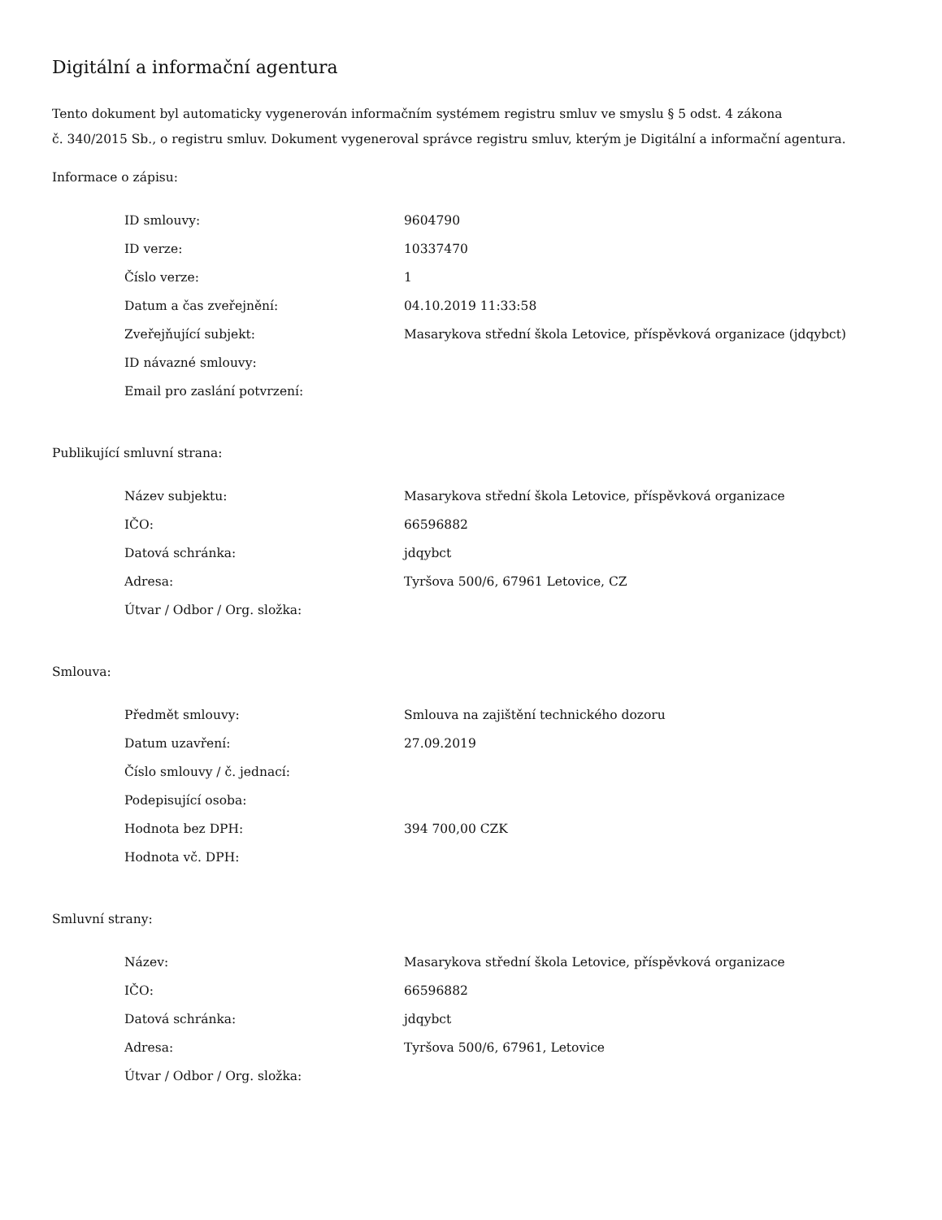Digitální a informační agentura
Tento dokument byl automaticky vygenerován informačním systémem registru smluv ve smyslu § 5 odst. 4 zákona
č. 340/2015 Sb., o registru smluv. Dokument vygeneroval správce registru smluv, kterým je Digitální a informační agentura.
Informace o zápisu:
| ID smlouvy: | 9604790 |
| ID verze: | 10337470 |
| Číslo verze: | 1 |
| Datum a čas zveřejnění: | 04.10.2019 11:33:58 |
| Zveřejňující subjekt: | Masarykova střední škola Letovice, příspěvková organizace (jdqybct) |
| ID návazné smlouvy: | |
| Email pro zaslání potvrzení: | |
Publikující smluvní strana:
| Název subjektu: | Masarykova střední škola Letovice, příspěvková organizace |
| IČO: | 66596882 |
| Datová schránka: | jdqybct |
| Adresa: | Tyršova 500/6, 67961 Letovice, CZ |
| Útvar / Odbor / Org. složka: | |
Smlouva:
| Předmět smlouvy: | Smlouva na zajištění technického dozoru |
| Datum uzavření: | 27.09.2019 |
| Číslo smlouvy / č. jednací: | |
| Podepisující osoba: | |
| Hodnota bez DPH: | 394 700,00 CZK |
| Hodnota vč. DPH: | |
Smluvní strany:
| Název: | Masarykova střední škola Letovice, příspěvková organizace |
| IČO: | 66596882 |
| Datová schránka: | jdqybct |
| Adresa: | Tyršova 500/6, 67961, Letovice |
| Útvar / Odbor / Org. složka: | |